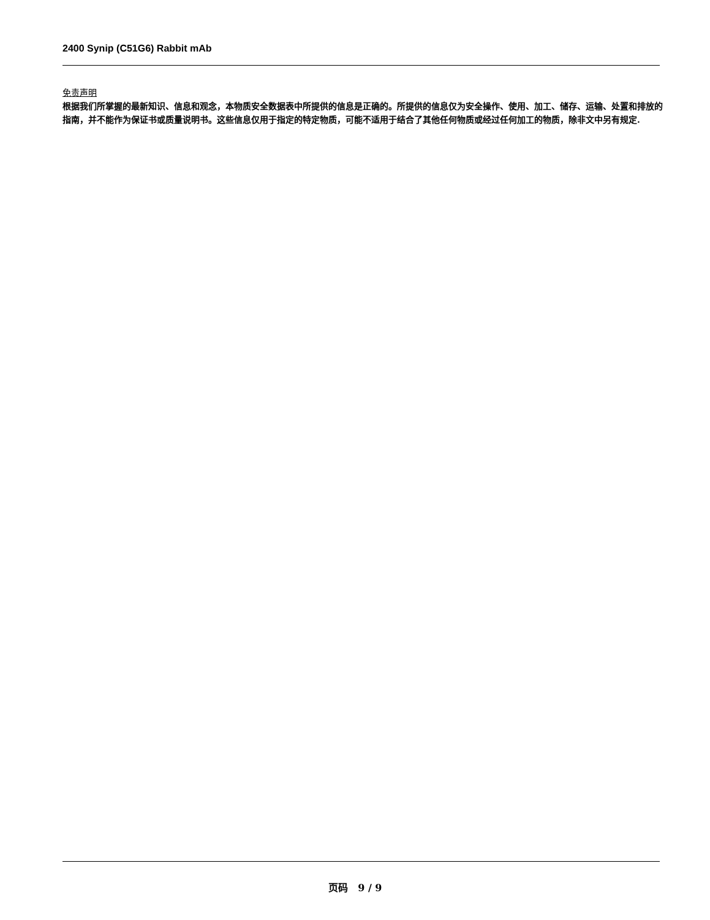2400 Synip (C51G6) Rabbit mAb
免责声明
根据我们所掌握的最新知识、信息和观念，本物质安全数据表中所提供的信息是正确的。所提供的信息仅为安全操作、使用、加工、储存、运输、处置和排放的指南，并不能作为保证书或质量说明书。这些信息仅用于指定的特定物质，可能不适用于结合了其他任何物质或经过任何加工的物质，除非文中另有规定.
页码 9 / 9